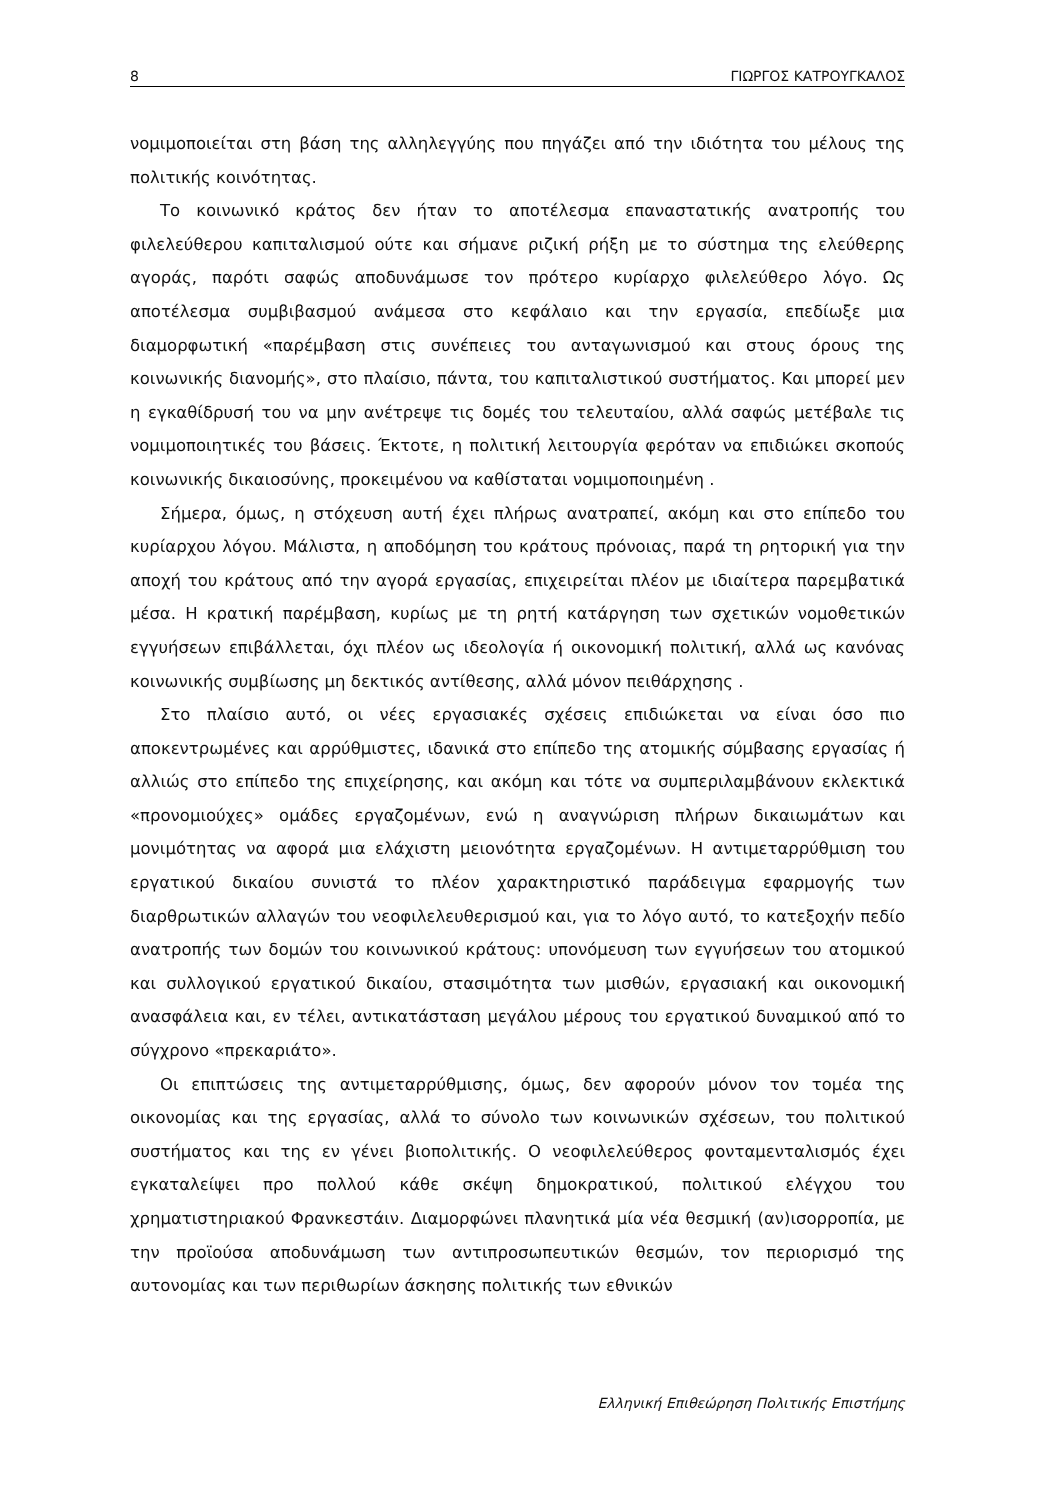8 ΓΙΩΡΓΟΣ ΚΑΤΡΟΥΓΚΑΛΟΣ
νομιμοποιείται στη βάση της αλληλεγγύης που πηγάζει από την ιδιότητα του μέλους της πολιτικής κοινότητας.
Το κοινωνικό κράτος δεν ήταν το αποτέλεσμα επαναστατικής ανατροπής του φιλελεύθερου καπιταλισμού ούτε και σήμανε ριζική ρήξη με το σύστημα της ελεύθερης αγοράς, παρότι σαφώς αποδυνάμωσε τον πρότερο κυρίαρχο φιλελεύθερο λόγο. Ως αποτέλεσμα συμβιβασμού ανάμεσα στο κεφάλαιο και την εργασία, επεδίωξε μια διαμορφωτική «παρέμβαση στις συνέπειες του ανταγωνισμού και στους όρους της κοινωνικής διανομής», στο πλαίσιο, πάντα, του καπιταλιστικού συστήματος. Και μπορεί μεν η εγκαθίδρυσή του να μην ανέτρεψε τις δομές του τελευταίου, αλλά σαφώς μετέβαλε τις νομιμοποιητικές του βάσεις. Έκτοτε, η πολιτική λειτουργία φερόταν να επιδιώκει σκοπούς κοινωνικής δικαιοσύνης, προκειμένου να καθίσταται νομιμοποιημένη .
Σήμερα, όμως, η στόχευση αυτή έχει πλήρως ανατραπεί, ακόμη και στο επίπεδο του κυρίαρχου λόγου. Μάλιστα, η αποδόμηση του κράτους πρόνοιας, παρά τη ρητορική για την αποχή του κράτους από την αγορά εργασίας, επιχειρείται πλέον με ιδιαίτερα παρεμβατικά μέσα. Η κρατική παρέμβαση, κυρίως με τη ρητή κατάργηση των σχετικών νομοθετικών εγγυήσεων επιβάλλεται, όχι πλέον ως ιδεολογία ή οικονομική πολιτική, αλλά ως κανόνας κοινωνικής συμβίωσης μη δεκτικός αντίθεσης, αλλά μόνον πειθάρχησης .
Στο πλαίσιο αυτό, οι νέες εργασιακές σχέσεις επιδιώκεται να είναι όσο πιο αποκεντρωμένες και αρρύθμιστες, ιδανικά στο επίπεδο της ατομικής σύμβασης εργασίας ή αλλιώς στο επίπεδο της επιχείρησης, και ακόμη και τότε να συμπεριλαμβάνουν εκλεκτικά «προνομιούχες» ομάδες εργαζομένων, ενώ η αναγνώριση πλήρων δικαιωμάτων και μονιμότητας να αφορά μια ελάχιστη μειονότητα εργαζομένων. Η αντιμεταρρύθμιση του εργατικού δικαίου συνιστά το πλέον χαρακτηριστικό παράδειγμα εφαρμογής των διαρθρωτικών αλλαγών του νεοφιλελευθερισμού και, για το λόγο αυτό, το κατεξοχήν πεδίο ανατροπής των δομών του κοινωνικού κράτους: υπονόμευση των εγγυήσεων του ατομικού και συλλογικού εργατικού δικαίου, στασιμότητα των μισθών, εργασιακή και οικονομική ανασφάλεια και, εν τέλει, αντικατάσταση μεγάλου μέρους του εργατικού δυναμικού από το σύγχρονο «πρεκαριάτο».
Οι επιπτώσεις της αντιμεταρρύθμισης, όμως, δεν αφορούν μόνον τον τομέα της οικονομίας και της εργασίας, αλλά το σύνολο των κοινωνικών σχέσεων, του πολιτικού συστήματος και της εν γένει βιοπολιτικής. Ο νεοφιλελεύθερος φονταμενταλισμός έχει εγκαταλείψει προ πολλού κάθε σκέψη δημοκρατικού, πολιτικού ελέγχου του χρηματιστηριακού Φρανκεστάιν. Διαμορφώνει πλανητικά μία νέα θεσμική (αν)ισορροπία, με την προϊούσα αποδυνάμωση των αντιπροσωπευτικών θεσμών, τον περιορισμό της αυτονομίας και των περιθωρίων άσκησης πολιτικής των εθνικών
Ελληνική Επιθεώρηση Πολιτικής Επιστήμης